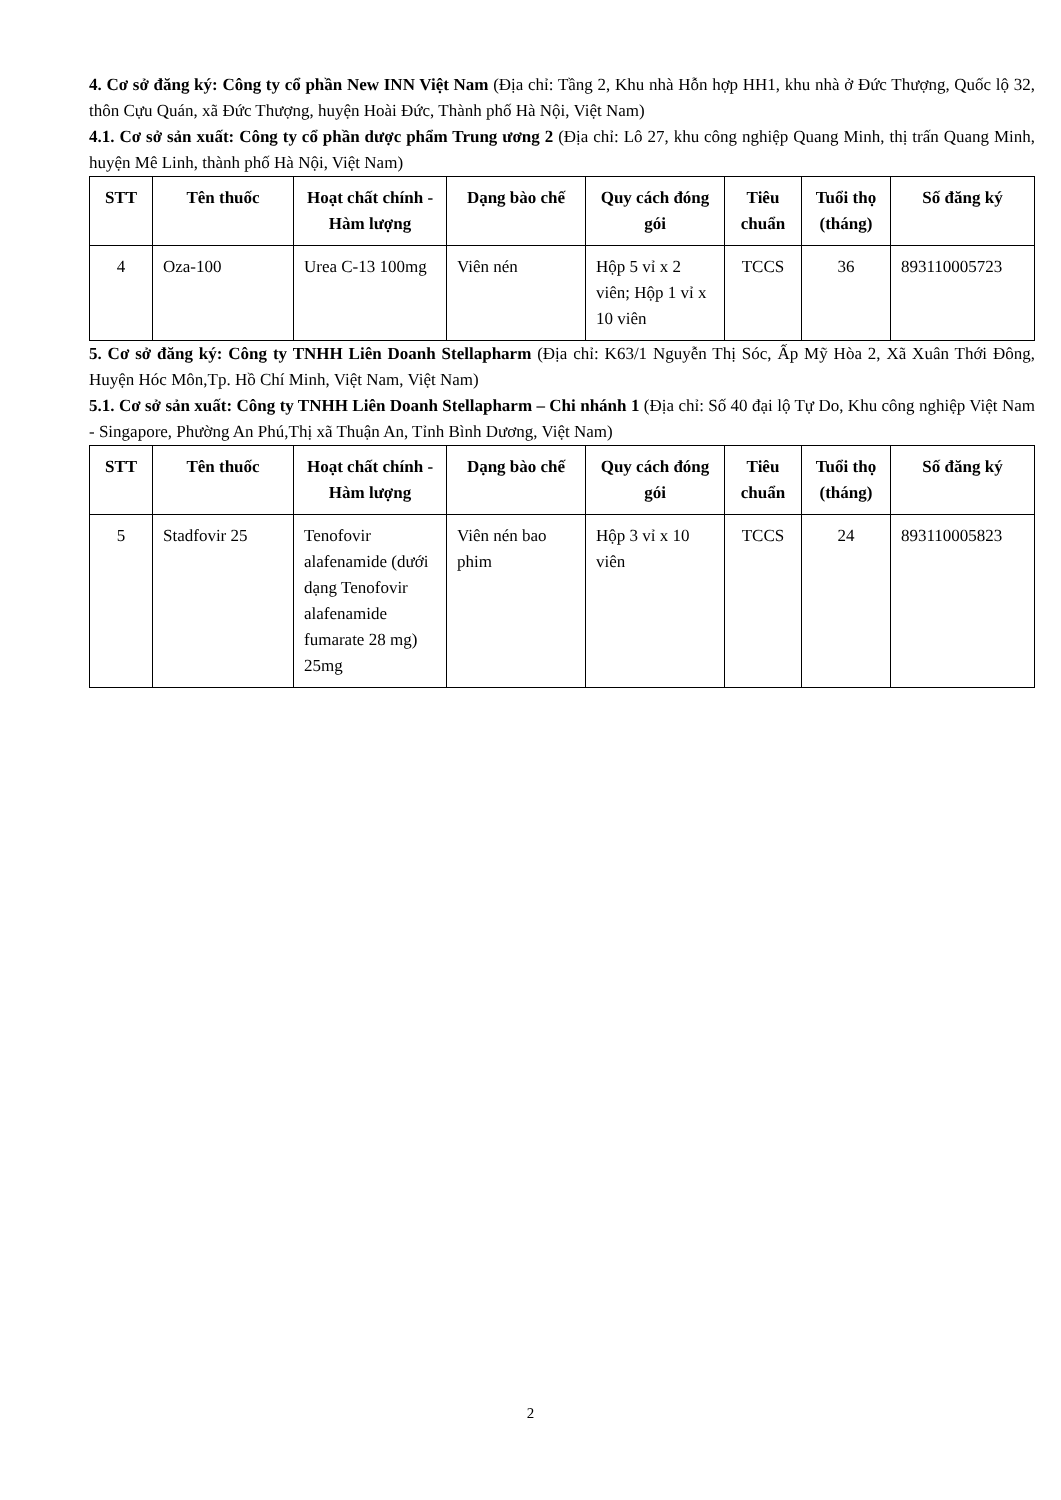4. Cơ sở đăng ký: Công ty cổ phần New INN Việt Nam (Địa chỉ: Tầng 2, Khu nhà Hỗn hợp HH1, khu nhà ở Đức Thượng, Quốc lộ 32, thôn Cựu Quán, xã Đức Thượng, huyện Hoài Đức, Thành phố Hà Nội, Việt Nam)
4.1. Cơ sở sản xuất: Công ty cổ phần dược phẩm Trung ương 2 (Địa chỉ: Lô 27, khu công nghiệp Quang Minh, thị trấn Quang Minh, huyện Mê Linh, thành phố Hà Nội, Việt Nam)
| STT | Tên thuốc | Hoạt chất chính - Hàm lượng | Dạng bào chế | Quy cách đóng gói | Tiêu chuẩn | Tuổi thọ (tháng) | Số đăng ký |
| --- | --- | --- | --- | --- | --- | --- | --- |
| 4 | Oza-100 | Urea C-13 100mg | Viên nén | Hộp 5 vỉ x 2 viên; Hộp 1 vỉ x 10 viên | TCCS | 36 | 893110005723 |
5. Cơ sở đăng ký: Công ty TNHH Liên Doanh Stellapharm (Địa chỉ: K63/1 Nguyễn Thị Sóc, Ấp Mỹ Hòa 2, Xã Xuân Thới Đông, Huyện Hóc Môn,Tp. Hồ Chí Minh, Việt Nam, Việt Nam)
5.1. Cơ sở sản xuất: Công ty TNHH Liên Doanh Stellapharm – Chi nhánh 1 (Địa chỉ: Số 40 đại lộ Tự Do, Khu công nghiệp Việt Nam - Singapore, Phường An Phú,Thị xã Thuận An, Tỉnh Bình Dương, Việt Nam)
| STT | Tên thuốc | Hoạt chất chính - Hàm lượng | Dạng bào chế | Quy cách đóng gói | Tiêu chuẩn | Tuổi thọ (tháng) | Số đăng ký |
| --- | --- | --- | --- | --- | --- | --- | --- |
| 5 | Stadfovir 25 | Tenofovir alafenamide (dưới dạng Tenofovir alafenamide fumarate 28 mg) 25mg | Viên nén bao phim | Hộp 3 vỉ x 10 viên | TCCS | 24 | 893110005823 |
2